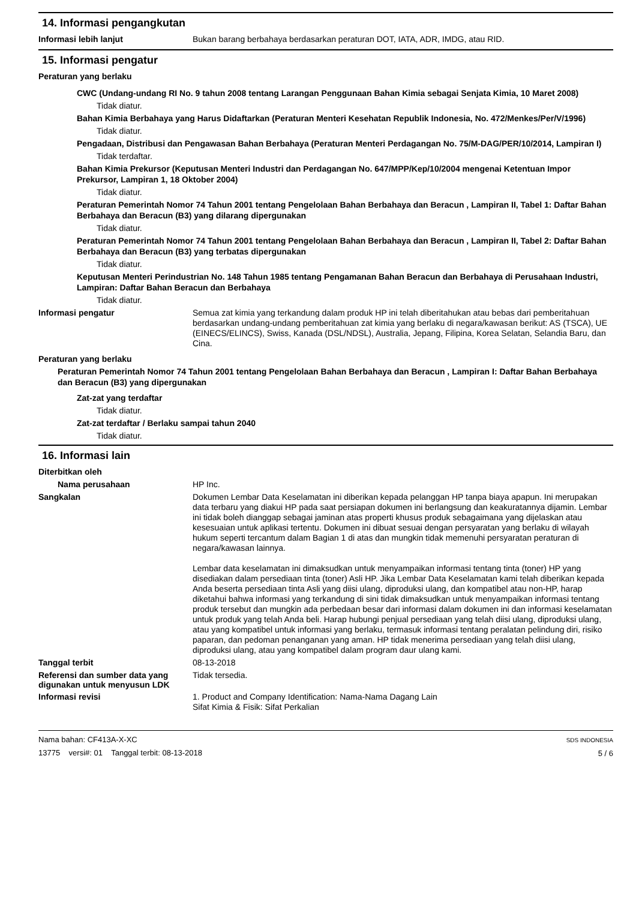14. Informasi pengangkutan
Informasi lebih lanjut
Bukan barang berbahaya berdasarkan peraturan DOT, IATA, ADR, IMDG, atau RID.
15. Informasi pengatur
Peraturan yang berlaku
CWC (Undang-undang RI No. 9 tahun 2008 tentang Larangan Penggunaan Bahan Kimia sebagai Senjata Kimia, 10 Maret 2008)
Tidak diatur.
Bahan Kimia Berbahaya yang Harus Didaftarkan (Peraturan Menteri Kesehatan Republik Indonesia, No. 472/Menkes/Per/V/1996)
Tidak diatur.
Pengadaan, Distribusi dan Pengawasan Bahan Berbahaya (Peraturan Menteri Perdagangan No. 75/M-DAG/PER/10/2014, Lampiran I)
Tidak terdaftar.
Bahan Kimia Prekursor (Keputusan Menteri Industri dan Perdagangan No. 647/MPP/Kep/10/2004 mengenai Ketentuan Impor Prekursor, Lampiran 1, 18 Oktober 2004)
Tidak diatur.
Peraturan Pemerintah Nomor 74 Tahun 2001 tentang Pengelolaan Bahan Berbahaya dan Beracun , Lampiran II, Tabel 1: Daftar Bahan Berbahaya dan Beracun (B3) yang dilarang dipergunakan
Tidak diatur.
Peraturan Pemerintah Nomor 74 Tahun 2001 tentang Pengelolaan Bahan Berbahaya dan Beracun , Lampiran II, Tabel 2: Daftar Bahan Berbahaya dan Beracun (B3) yang terbatas dipergunakan
Tidak diatur.
Keputusan Menteri Perindustrian No. 148 Tahun 1985 tentang Pengamanan Bahan Beracun dan Berbahaya di Perusahaan Industri, Lampiran: Daftar Bahan Beracun dan Berbahaya
Tidak diatur.
Informasi pengatur
Semua zat kimia yang terkandung dalam produk HP ini telah diberitahukan atau bebas dari pemberitahuan berdasarkan undang-undang pemberitahuan zat kimia yang berlaku di negara/kawasan berikut: AS (TSCA), UE (EINECS/ELINCS), Swiss, Kanada (DSL/NDSL), Australia, Jepang, Filipina, Korea Selatan, Selandia Baru, dan Cina.
Peraturan yang berlaku
Peraturan Pemerintah Nomor 74 Tahun 2001 tentang Pengelolaan Bahan Berbahaya dan Beracun , Lampiran I: Daftar Bahan Berbahaya dan Beracun (B3) yang dipergunakan
Zat-zat yang terdaftar
Tidak diatur.
Zat-zat terdaftar / Berlaku sampai tahun 2040
Tidak diatur.
16. Informasi lain
Diterbitkan oleh
Nama perusahaan
HP Inc.
Sangkalan
Dokumen Lembar Data Keselamatan ini diberikan kepada pelanggan HP tanpa biaya apapun. Ini merupakan data terbaru yang diakui HP pada saat persiapan dokumen ini berlangsung dan keakuratannya dijamin. Lembar ini tidak boleh dianggap sebagai jaminan atas properti khusus produk sebagaimana yang dijelaskan atau kesesuaian untuk aplikasi tertentu. Dokumen ini dibuat sesuai dengan persyaratan yang berlaku di wilayah hukum seperti tercantum dalam Bagian 1 di atas dan mungkin tidak memenuhi persyaratan peraturan di negara/kawasan lainnya.
Lembar data keselamatan ini dimaksudkan untuk menyampaikan informasi tentang tinta (toner) HP yang disediakan dalam persediaan tinta (toner) Asli HP. Jika Lembar Data Keselamatan kami telah diberikan kepada Anda beserta persediaan tinta Asli yang diisi ulang, diproduksi ulang, dan kompatibel atau non-HP, harap diketahui bahwa informasi yang terkandung di sini tidak dimaksudkan untuk menyampaikan informasi tentang produk tersebut dan mungkin ada perbedaan besar dari informasi dalam dokumen ini dan informasi keselamatan untuk produk yang telah Anda beli. Harap hubungi penjual persediaan yang telah diisi ulang, diproduksi ulang, atau yang kompatibel untuk informasi yang berlaku, termasuk informasi tentang peralatan pelindung diri, risiko paparan, dan pedoman penanganan yang aman. HP tidak menerima persediaan yang telah diisi ulang, diproduksi ulang, atau yang kompatibel dalam program daur ulang kami.
Tanggal terbit
08-13-2018
Referensi dan sumber data yang digunakan untuk menyusun LDK
Tidak tersedia.
Informasi revisi
1. Product and Company Identification: Nama-Nama Dagang Lain
Sifat Kimia & Fisik: Sifat Perkalian
Nama bahan: CF413A-X-XC
13775 versi#: 01 Tanggal terbit: 08-13-2018
SDS INDONESIA
5 / 6